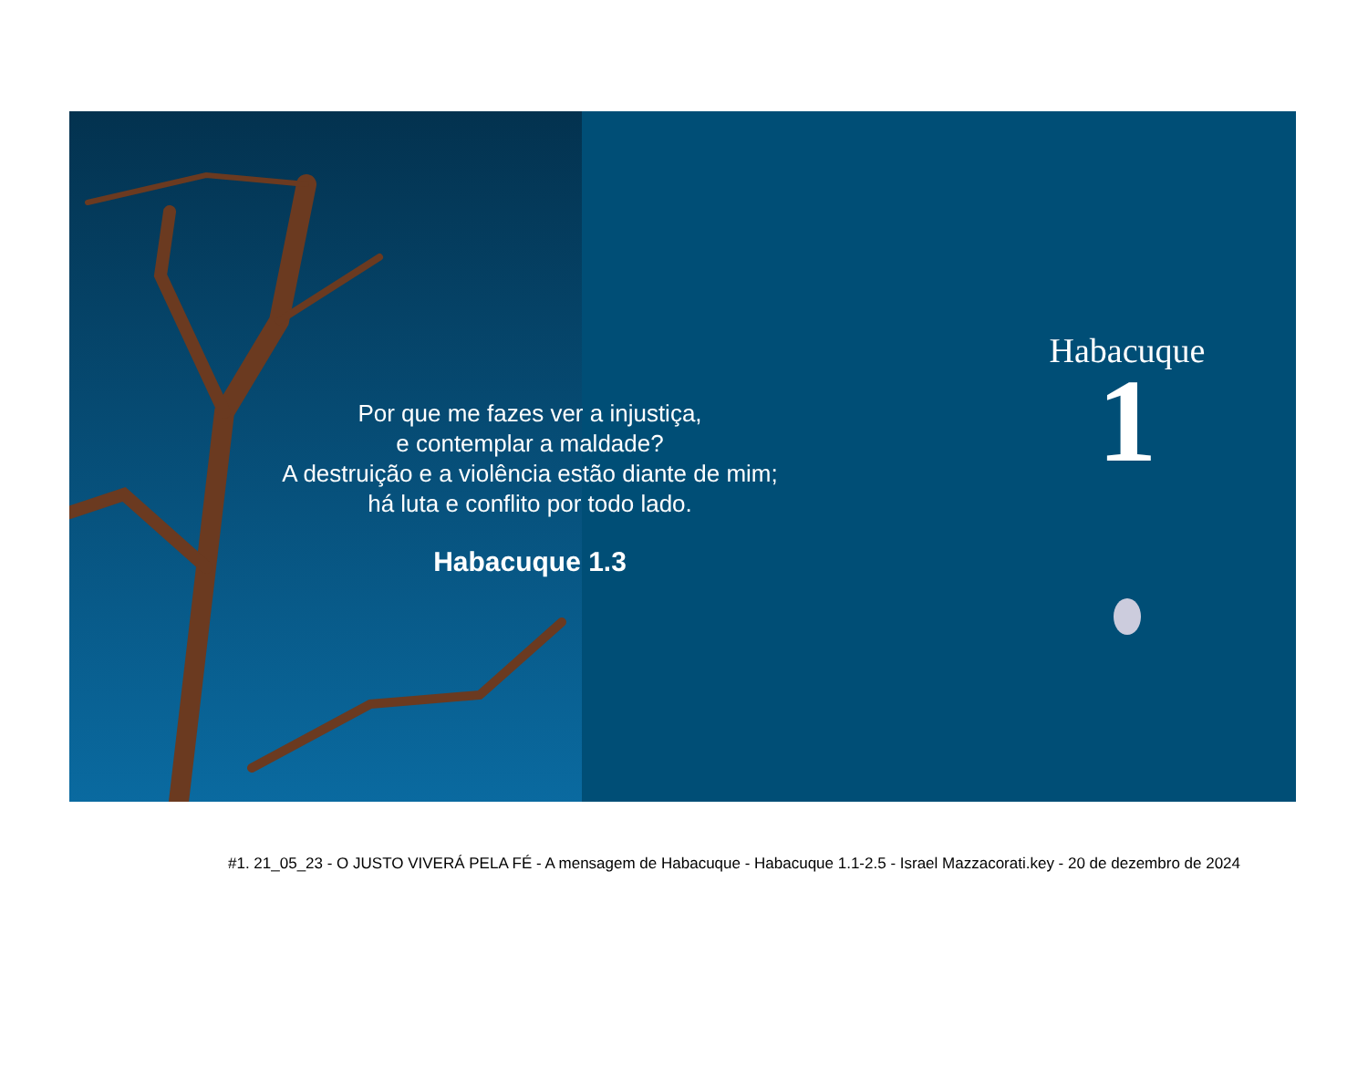Por que me fazes ver a injustiça,
e contemplar a maldade?
A destruição e a violência estão diante de mim;
há luta e conflito por todo lado.
Habacuque 1.3
Habacuque
1
#1. 21_05_23 - O JUSTO VIVERÁ PELA FÉ - A mensagem de Habacuque - Habacuque 1.1-2.5 - Israel Mazzacorati.key - 20 de dezembro de 2024